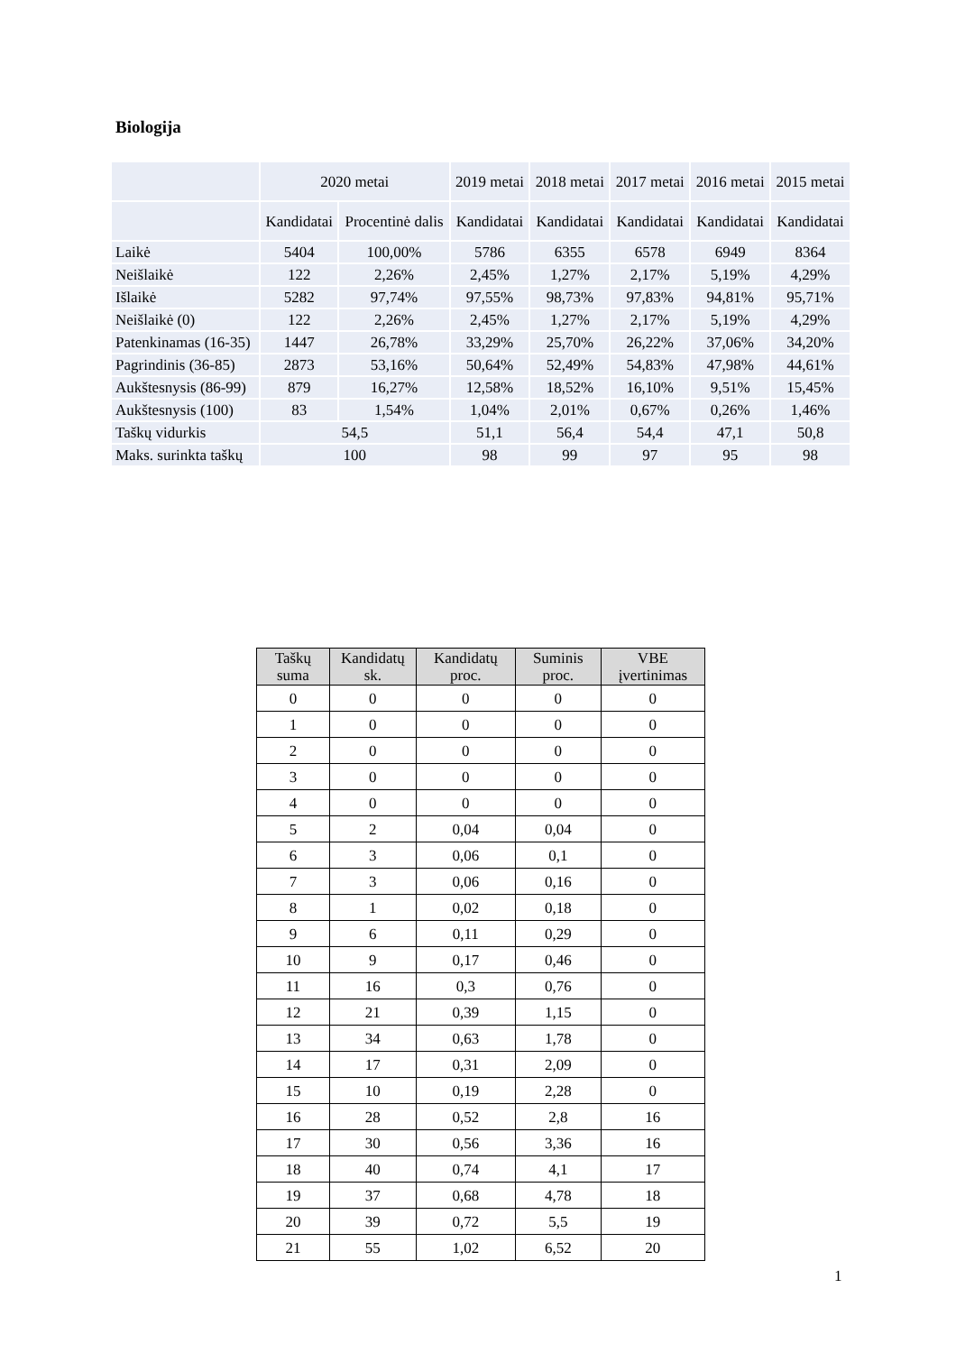Biologija
| | 2020 metai | | 2019 metai | 2018 metai | 2017 metai | 2016 metai | 2015 metai |
| | Kandidatai | Procentinė dalis | Kandidatai | Kandidatai | Kandidatai | Kandidatai | Kandidatai |
| Laikė | 5404 | 100,00% | 5786 | 6355 | 6578 | 6949 | 8364 |
| Neišlaikė | 122 | 2,26% | 2,45% | 1,27% | 2,17% | 5,19% | 4,29% |
| Išlaikė | 5282 | 97,74% | 97,55% | 98,73% | 97,83% | 94,81% | 95,71% |
| Neišlaikė (0) | 122 | 2,26% | 2,45% | 1,27% | 2,17% | 5,19% | 4,29% |
| Patenkinamas (16-35) | 1447 | 26,78% | 33,29% | 25,70% | 26,22% | 37,06% | 34,20% |
| Pagrindinis (36-85) | 2873 | 53,16% | 50,64% | 52,49% | 54,83% | 47,98% | 44,61% |
| Aukštesnysis (86-99) | 879 | 16,27% | 12,58% | 18,52% | 16,10% | 9,51% | 15,45% |
| Aukštesnysis (100) | 83 | 1,54% | 1,04% | 2,01% | 0,67% | 0,26% | 1,46% |
| Taškų vidurkis | 54,5 | | 51,1 | 56,4 | 54,4 | 47,1 | 50,8 |
| Maks. surinkta taškų | 100 | | 98 | 99 | 97 | 95 | 98 |
| Taškų suma | Kandidatų sk. | Kandidatų proc. | Suminis proc. | VBE įvertinimas |
| --- | --- | --- | --- | --- |
| 0 | 0 | 0 | 0 | 0 |
| 1 | 0 | 0 | 0 | 0 |
| 2 | 0 | 0 | 0 | 0 |
| 3 | 0 | 0 | 0 | 0 |
| 4 | 0 | 0 | 0 | 0 |
| 5 | 2 | 0,04 | 0,04 | 0 |
| 6 | 3 | 0,06 | 0,1 | 0 |
| 7 | 3 | 0,06 | 0,16 | 0 |
| 8 | 1 | 0,02 | 0,18 | 0 |
| 9 | 6 | 0,11 | 0,29 | 0 |
| 10 | 9 | 0,17 | 0,46 | 0 |
| 11 | 16 | 0,3 | 0,76 | 0 |
| 12 | 21 | 0,39 | 1,15 | 0 |
| 13 | 34 | 0,63 | 1,78 | 0 |
| 14 | 17 | 0,31 | 2,09 | 0 |
| 15 | 10 | 0,19 | 2,28 | 0 |
| 16 | 28 | 0,52 | 2,8 | 16 |
| 17 | 30 | 0,56 | 3,36 | 16 |
| 18 | 40 | 0,74 | 4,1 | 17 |
| 19 | 37 | 0,68 | 4,78 | 18 |
| 20 | 39 | 0,72 | 5,5 | 19 |
| 21 | 55 | 1,02 | 6,52 | 20 |
1